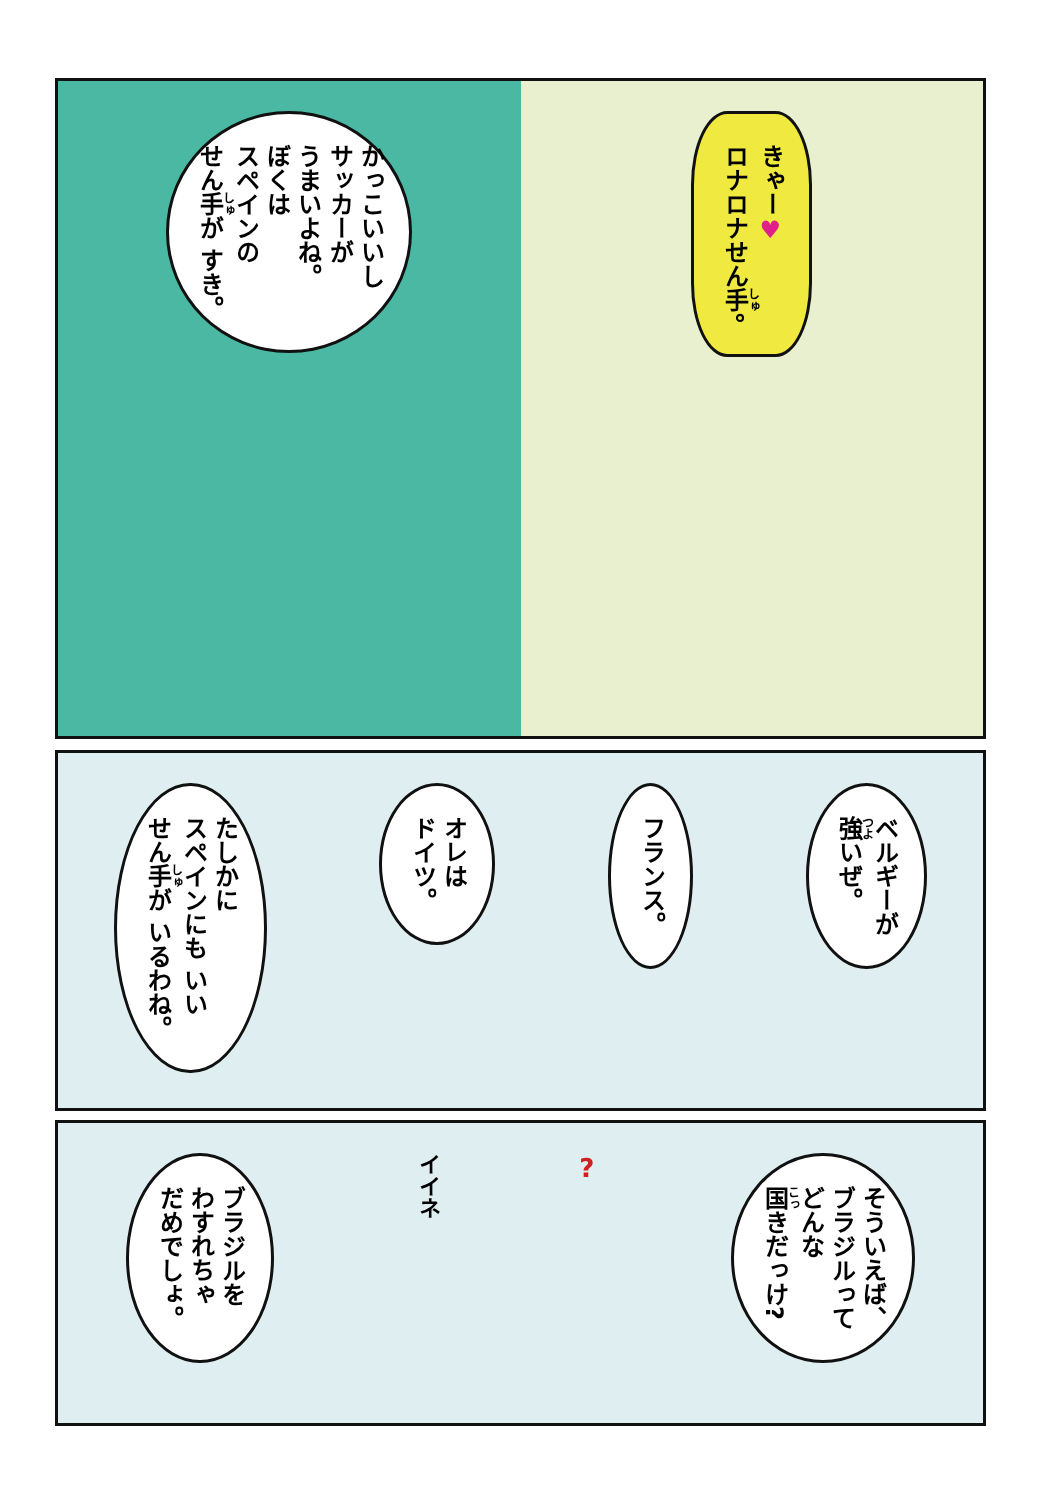かっこいいし
サッカーが
うまいよね。
ぼくは
スペインの
せん手が すき。
きゃー♥
ロナロナせん手。
たしかに
スペインにも いい
せん手が いるわね。
オレは
ドイツ。
フランス。
ベルギーが
強いぜ。
ブラジルを
わすれちゃ
だめでしょ。
イイネ
?
そういえば、
ブラジルって
どんな
国きだっけ?